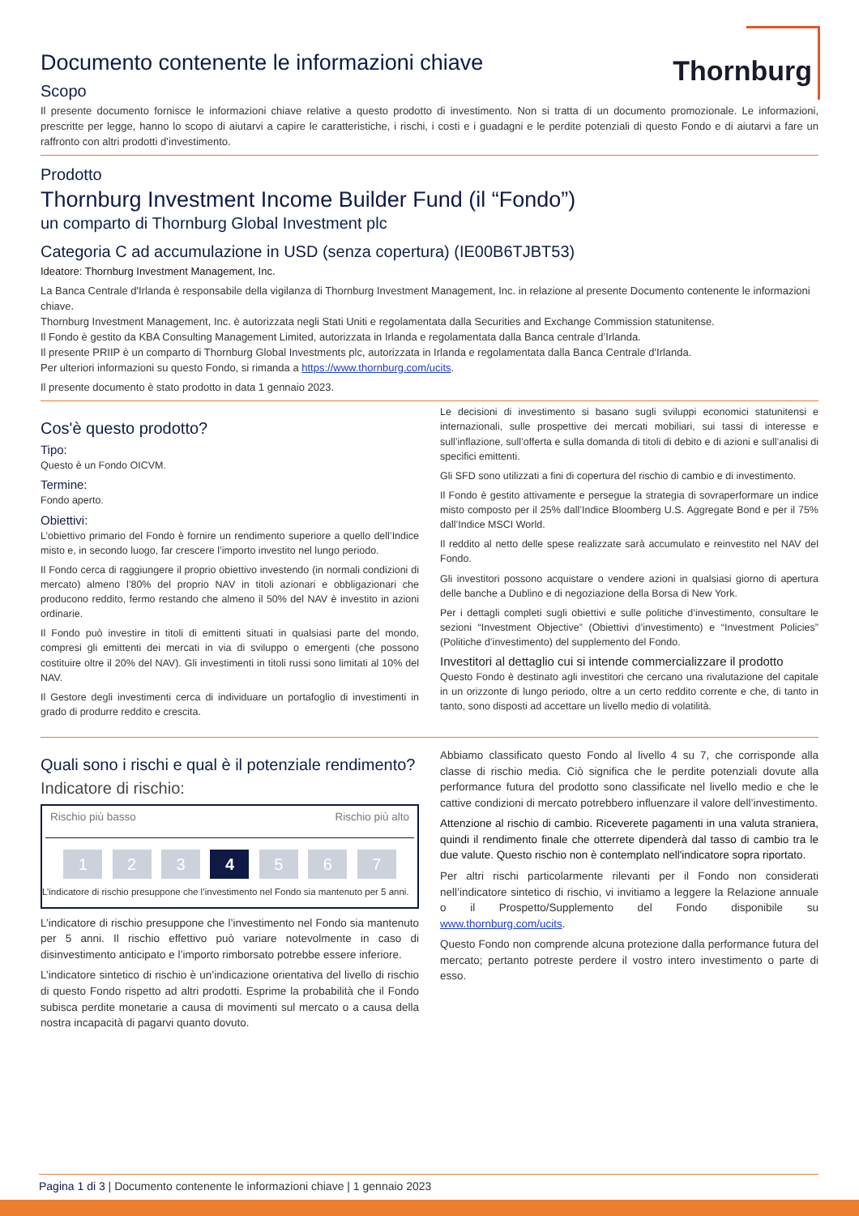Thornburg
Documento contenente le informazioni chiave
Scopo
Il presente documento fornisce le informazioni chiave relative a questo prodotto di investimento. Non si tratta di un documento promozionale. Le informazioni, prescritte per legge, hanno lo scopo di aiutarvi a capire le caratteristiche, i rischi, i costi e i guadagni e le perdite potenziali di questo Fondo e di aiutarvi a fare un raffronto con altri prodotti d’investimento.
Prodotto
Thornburg Investment Income Builder Fund (il “Fondo”)
un comparto di Thornburg Global Investment plc
Categoria C ad accumulazione in USD (senza copertura) (IE00B6TJBT53)
Ideatore: Thornburg Investment Management, Inc.
La Banca Centrale d'Irlanda è responsabile della vigilanza di Thornburg Investment Management, Inc. in relazione al presente Documento contenente le informazioni chiave.
Thornburg Investment Management, Inc. è autorizzata negli Stati Uniti e regolamentata dalla Securities and Exchange Commission statunitense.
Il Fondo è gestito da KBA Consulting Management Limited, autorizzata in Irlanda e regolamentata dalla Banca centrale d’Irlanda.
Il presente PRIIP è un comparto di Thornburg Global Investments plc, autorizzata in Irlanda e regolamentata dalla Banca Centrale d'Irlanda.
Per ulteriori informazioni su questo Fondo, si rimanda a https://www.thornburg.com/ucits.
Il presente documento è stato prodotto in data 1 gennaio 2023.
Cos'è questo prodotto?
Tipo:
Questo è un Fondo OICVM.
Termine:
Fondo aperto.
Obiettivi:
L’obiettivo primario del Fondo è fornire un rendimento superiore a quello dell’Indice misto e, in secondo luogo, far crescere l’importo investito nel lungo periodo.
Il Fondo cerca di raggiungere il proprio obiettivo investendo (in normali condizioni di mercato) almeno l’80% del proprio NAV in titoli azionari e obbligazionari che producono reddito, fermo restando che almeno il 50% del NAV è investito in azioni ordinarie.
Il Fondo può investire in titoli di emittenti situati in qualsiasi parte del mondo, compresi gli emittenti dei mercati in via di sviluppo o emergenti (che possono costituire oltre il 20% del NAV). Gli investimenti in titoli russi sono limitati al 10% del NAV.
Il Gestore degli investimenti cerca di individuare un portafoglio di investimenti in grado di produrre reddito e crescita.
Le decisioni di investimento si basano sugli sviluppi economici statunitensi e internazionali, sulle prospettive dei mercati mobiliari, sui tassi di interesse e sull’inflazione, sull’offerta e sulla domanda di titoli di debito e di azioni e sull’analisi di specifici emittenti.
Gli SFD sono utilizzati a fini di copertura del rischio di cambio e di investimento.
Il Fondo è gestito attivamente e persegue la strategia di sovraperformare un indice misto composto per il 25% dall’Indice Bloomberg U.S. Aggregate Bond e per il 75% dall’Indice MSCI World.
Il reddito al netto delle spese realizzate sarà accumulato e reinvestito nel NAV del Fondo.
Gli investitori possono acquistare o vendere azioni in qualsiasi giorno di apertura delle banche a Dublino e di negoziazione della Borsa di New York.
Per i dettagli completi sugli obiettivi e sulle politiche d’investimento, consultare le sezioni “Investment Objective” (Obiettivi d’investimento) e “Investment Policies” (Politiche d’investimento) del supplemento del Fondo.
Investitori al dettaglio cui si intende commercializzare il prodotto
Questo Fondo è destinato agli investitori che cercano una rivalutazione del capitale in un orizzonte di lungo periodo, oltre a un certo reddito corrente e che, di tanto in tanto, sono disposti ad accettare un livello medio di volatilità.
Quali sono i rischi e qual è il potenziale rendimento?
Indicatore di rischio:
Rischio più basso Rischio più alto
1 2 3 4 5 6 7
L’indicatore di rischio presuppone che l’investimento nel Fondo sia mantenuto per 5 anni.
L’indicatore di rischio presuppone che l’investimento nel Fondo sia mantenuto per 5 anni. Il rischio effettivo può variare notevolmente in caso di disinvestimento anticipato e l’importo rimborsato potrebbe essere inferiore.
L’indicatore sintetico di rischio è un’indicazione orientativa del livello di rischio di questo Fondo rispetto ad altri prodotti. Esprime la probabilità che il Fondo subisca perdite monetarie a causa di movimenti sul mercato o a causa della nostra incapacità di pagarvi quanto dovuto.
Abbiamo classificato questo Fondo al livello 4 su 7, che corrisponde alla classe di rischio media. Ciò significa che le perdite potenziali dovute alla performance futura del prodotto sono classificate nel livello medio e che le cattive condizioni di mercato potrebbero influenzare il valore dell’investimento.
Attenzione al rischio di cambio. Riceverete pagamenti in una valuta straniera, quindi il rendimento finale che otterrete dipenderà dal tasso di cambio tra le due valute. Questo rischio non è contemplato nell'indicatore sopra riportato.
Per altri rischi particolarmente rilevanti per il Fondo non considerati nell’indicatore sintetico di rischio, vi invitiamo a leggere la Relazione annuale o il Prospetto/Supplemento del Fondo disponibile su www.thornburg.com/ucits.
Questo Fondo non comprende alcuna protezione dalla performance futura del mercato; pertanto potreste perdere il vostro intero investimento o parte di esso.
Pagina 1 di 3 | Documento contenente le informazioni chiave | 1 gennaio 2023